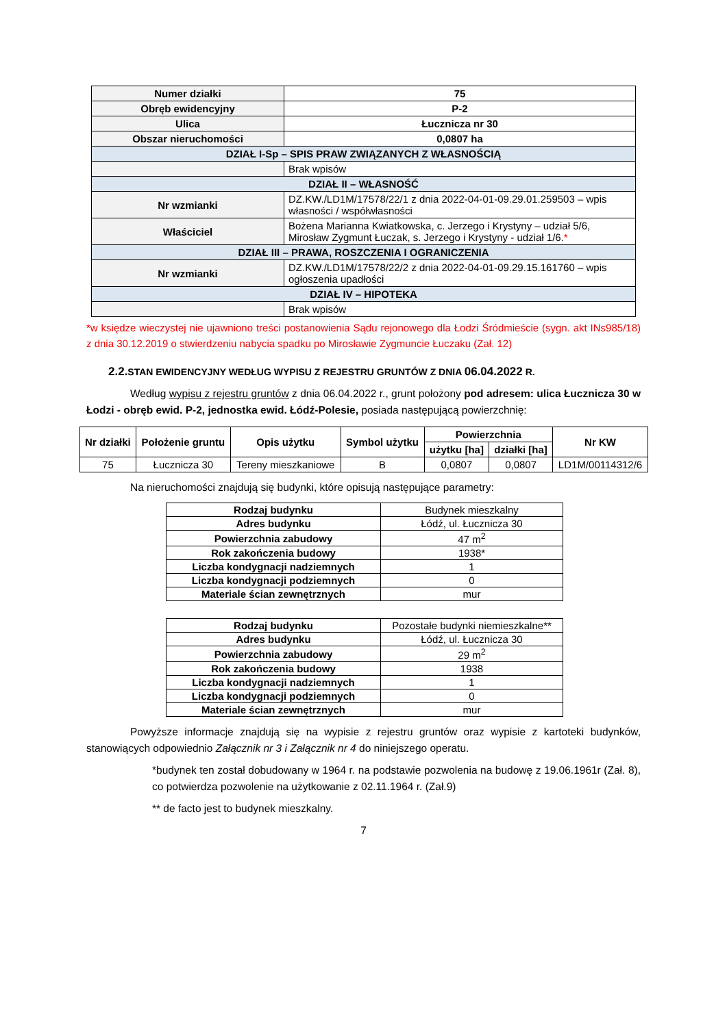| Numer działki | 75 |
| Obręb ewidencyjny | P-2 |
| Ulica | Łucznicza nr 30 |
| Obszar nieruchomości | 0,0807 ha |
| DZIAŁ I-Sp – SPIS PRAW ZWIĄZANYCH Z WŁASNOŚCIĄ | |
| | Brak wpisów |
| DZIAŁ II – WŁASNOŚĆ | |
| Nr wzmianki | DZ.KW./LD1M/17578/22/1 z dnia 2022-04-01-09.29.01.259503 – wpis własności / współwłasności |
| Właściciel | Bożena Marianna Kwiatkowska, c. Jerzego i Krystyny – udział 5/6, Mirosław Zygmunt Łuczak, s. Jerzego i Krystyny - udział 1/6. * |
| DZIAŁ III – PRAWA, ROSZCZENIA I OGRANICZENIA | |
| Nr wzmianki | DZ.KW./LD1M/17578/22/2 z dnia 2022-04-01-09.29.15.161760 – wpis ogłoszenia upadłości |
| DZIAŁ IV – HIPOTEKA | |
| | Brak wpisów |
*w księdze wieczystej nie ujawniono treści postanowienia Sądu rejonowego dla Łodzi Śródmieście (sygn. akt INs985/18) z dnia 30.12.2019 o stwierdzeniu nabycia spadku po Mirosławie Zygmuncie Łuczaku (Zał. 12)
2.2. STAN EWIDENCYJNY WEDŁUG WYPISU Z REJESTRU GRUNTÓW Z DNIA 06.04.2022 R.
Według wypisu z rejestru gruntów z dnia 06.04.2022 r., grunt położony pod adresem: ulica Łucznicza 30 w Łodzi - obręb ewid. P-2, jednostka ewid. Łódź-Polesie, posiada następującą powierzchnię:
| Nr działki | Położenie gruntu | Opis użytku | Symbol użytku | Powierzchnia | | Nr KW |
| --- | --- | --- | --- | --- | --- | --- |
| | | | | użytku [ha] | działki [ha] | |
| 75 | Łucznicza 30 | Tereny mieszkaniowe | B | 0,0807 | 0,0807 | LD1M/00114312/6 |
Na nieruchomości znajdują się budynki, które opisują następujące parametry:
| Rodzaj budynku | Budynek mieszkalny |
| Adres budynku | Łódź, ul. Łucznicza 30 |
| Powierzchnia zabudowy | 47 m<sup>2</sup> |
| Rok zakończenia budowy | 1938* |
| Liczba kondygnacji nadziemnych | 1 |
| Liczba kondygnacji podziemnych | 0 |
| Materiale ścian zewnętrznych | mur |
| Rodzaj budynku | Pozostałe budynki niemieszkalne** |
| Adres budynku | Łódź, ul. Łucznicza 30 |
| Powierzchnia zabudowy | 29 m<sup>2</sup> |
| Rok zakończenia budowy | 1938 |
| Liczba kondygnacji nadziemnych | 1 |
| Liczba kondygnacji podziemnych | 0 |
| Materiale ścian zewnętrznych | mur |
Powyższe informacje znajdują się na wypisie z rejestru gruntów oraz wypisie z kartoteki budynków, stanowiących odpowiednio Załącznik nr 3 i Załącznik nr 4 do niniejszego operatu.
*budynek ten został dobudowany w 1964 r. na podstawie pozwolenia na budowę z 19.06.1961r (Zał. 8), co potwierdza pozwolenie na użytkowanie z 02.11.1964 r. (Zał.9)
** de facto jest to budynek mieszkalny.
7